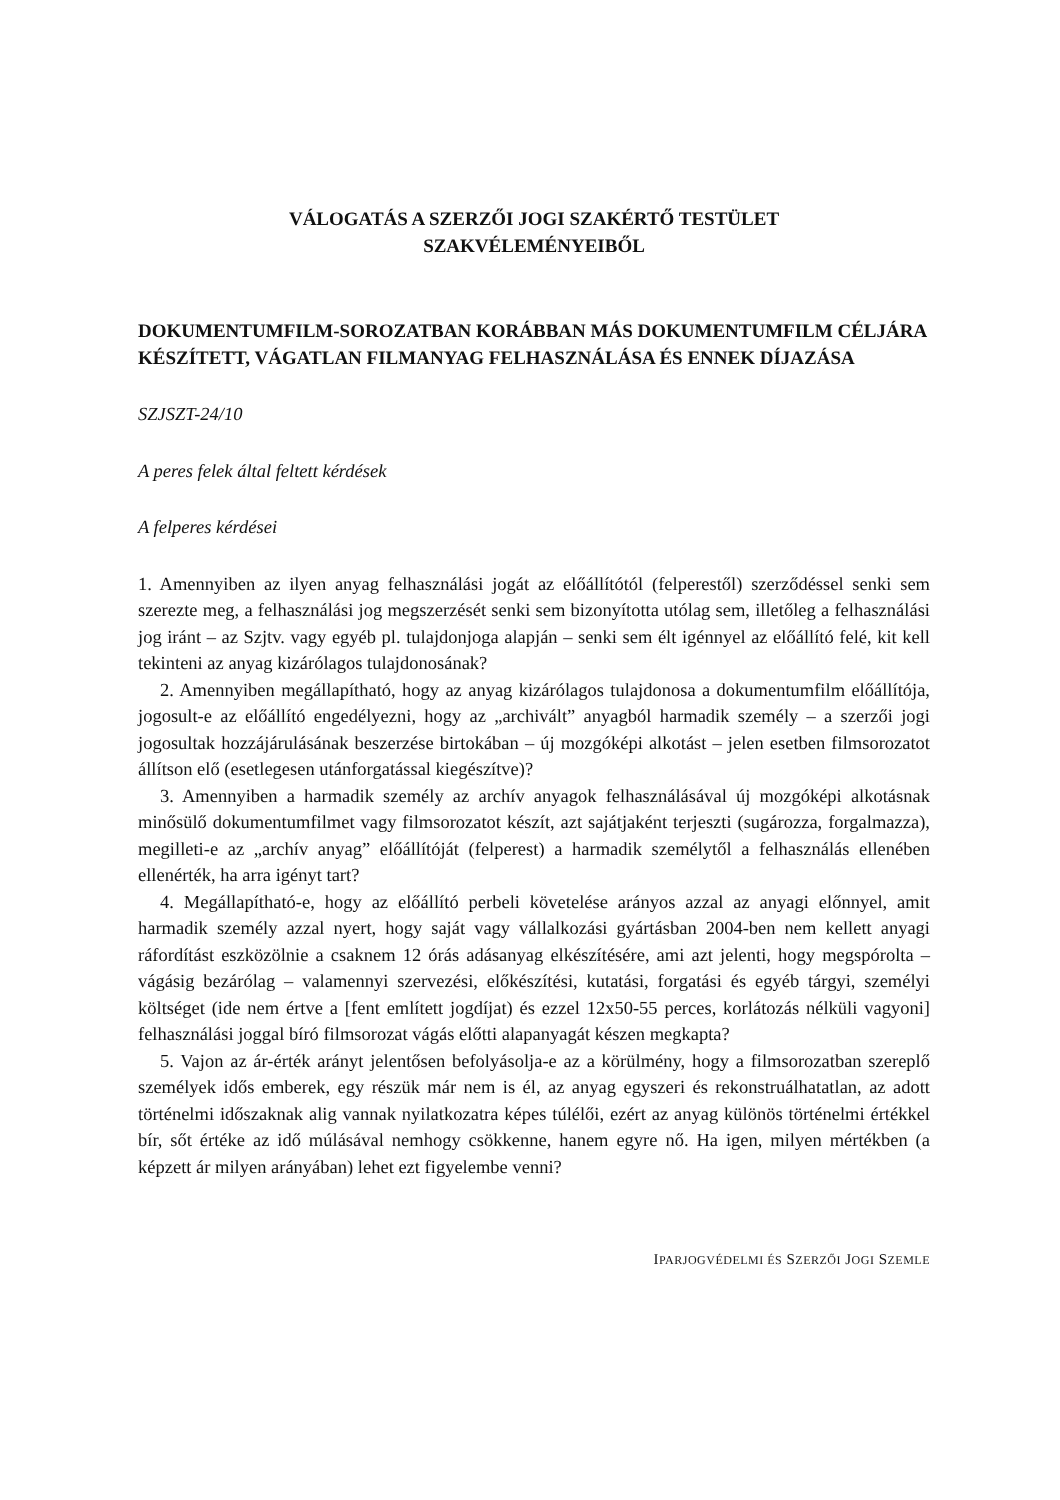VÁLOGATÁS A SZERZŐI JOGI SZAKÉRTŐ TESTÜLET
SZAKVÉLEMÉNYEIBŐL
DOKUMENTUMFILM-SOROZATBAN KORÁBBAN MÁS DOKUMENTUMFILM CÉLJÁRA KÉSZÍTETT, VÁGATLAN FILMANYAG FELHASZNÁLÁSA ÉS ENNEK DÍJAZÁSA
SZJSZT-24/10
A peres felek által feltett kérdések
A felperes kérdései
1. Amennyiben az ilyen anyag felhasználási jogát az előállítótól (felperestől) szerződéssel senki sem szerezte meg, a felhasználási jog megszerzését senki sem bizonyította utólag sem, illetőleg a felhasználási jog iránt – az Szjtv. vagy egyéb pl. tulajdonjoga alapján – senki sem élt igénnyel az előállító felé, kit kell tekinteni az anyag kizárólagos tulajdonosának?
2. Amennyiben megállapítható, hogy az anyag kizárólagos tulajdonosa a dokumentumfilm előállítója, jogosult-e az előállító engedélyezni, hogy az „archivált” anyagból harmadik személy – a szerzői jogi jogosultak hozzájárulásának beszerzése birtokában – új mozgóképi alkotást – jelen esetben filmsorozatot állítson elő (esetlegesen utánforgatással kiegészítve)?
3. Amennyiben a harmadik személy az archív anyagok felhasználásával új mozgóképi alkotásnak minősülő dokumentumfilmet vagy filmsorozatot készít, azt sajátjaként terjeszti (sugározza, forgalmazza), megilleti-e az „archív anyag” előállítóját (felperest) a harmadik személytől a felhasználás ellenében ellenérték, ha arra igényt tart?
4. Megállapítható-e, hogy az előállító perbeli követelése arányos azzal az anyagi előnnyel, amit harmadik személy azzal nyert, hogy saját vagy vállalkozási gyártásban 2004-ben nem kellett anyagi ráfordítást eszközölnie a csaknem 12 órás adásanyag elkészítésére, ami azt jelenti, hogy megspórolta – vágásig bezárólag – valamennyi szervezési, előkészítési, kutatási, forgatási és egyéb tárgyi, személyi költséget (ide nem értve a [fent említett jogdíjat) és ezzel 12x50-55 perces, korlátozás nélküli vagyoni] felhasználási joggal bíró filmsorozat vágás előtti alapanyagát készen megkapta?
5. Vajon az ár-érték arányt jelentősen befolyásolja-e az a körülmény, hogy a filmsorozatban szereplő személyek idős emberek, egy részük már nem is él, az anyag egyszeri és rekonstruálhatatlan, az adott történelmi időszaknak alig vannak nyilatkozatra képes túlélői, ezért az anyag különös történelmi értékkel bír, sőt értéke az idő múlásával nemhogy csökkenne, hanem egyre nő. Ha igen, milyen mértékben (a képzett ár milyen arányában) lehet ezt figyelembe venni?
IPARJOGVÉDELMI ÉS SZERZŐI JOGI SZEMLE